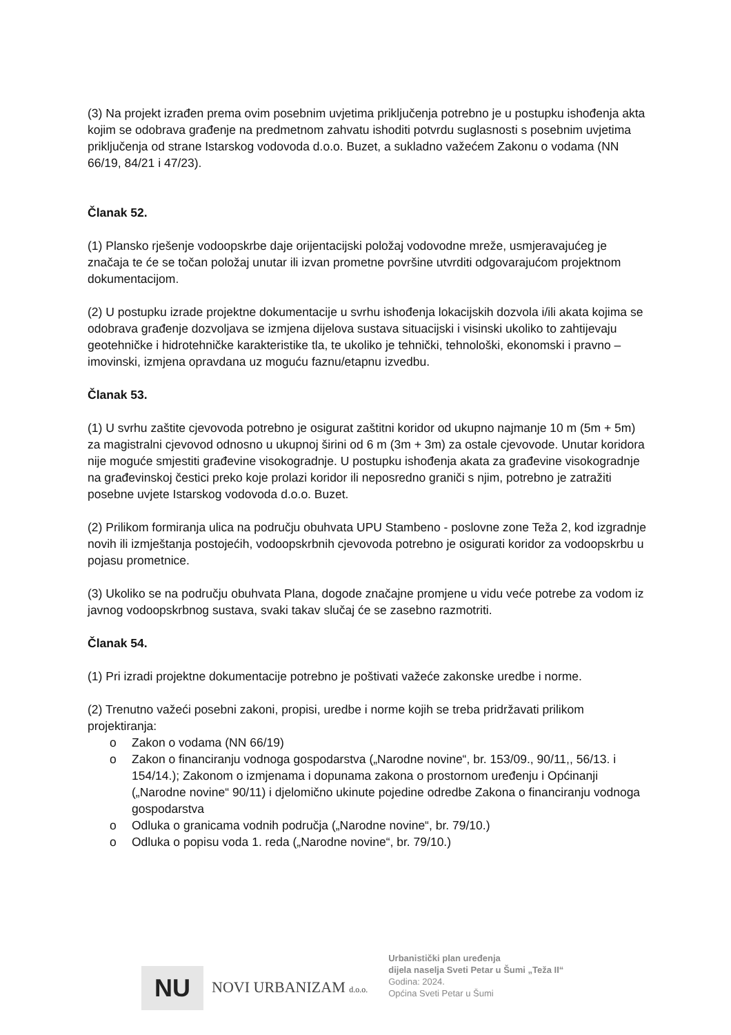(3) Na projekt izrađen prema ovim posebnim uvjetima priključenja potrebno je u postupku ishođenja akta kojim se odobrava građenje na predmetnom zahvatu ishoditi potvrdu suglasnosti s posebnim uvjetima priključenja od strane Istarskog vodovoda d.o.o. Buzet, a sukladno važećem Zakonu o vodama (NN 66/19, 84/21 i 47/23).
Članak 52.
(1) Plansko rješenje vodoopskrbe daje orijentacijski položaj vodovodne mreže, usmjeravajućeg je značaja te će se točan položaj unutar ili izvan prometne površine utvrditi odgovarajućom projektnom dokumentacijom.
(2) U postupku izrade projektne dokumentacije u svrhu ishođenja lokacijskih dozvola i/ili akata kojima se odobrava građenje dozvoljava se izmjena dijelova sustava situacijski i visinski ukoliko to zahtijevaju geotehničke i hidrotehničke karakteristike tla, te ukoliko je tehnički, tehnološki, ekonomski i pravno – imovinski, izmjena opravdana uz moguću faznu/etapnu izvedbu.
Članak 53.
(1) U svrhu zaštite cjevovoda potrebno je osigurat zaštitni koridor od ukupno najmanje 10 m (5m + 5m) za magistralni cjevovod odnosno u ukupnoj širini od 6 m (3m + 3m) za ostale cjevovode. Unutar koridora nije moguće smjestiti građevine visokogradnje. U postupku ishođenja akata za građevine visokogradnje na građevinskoj čestici preko koje prolazi koridor ili neposredno graniči s njim, potrebno je zatražiti posebne uvjete Istarskog vodovoda d.o.o. Buzet.
(2) Prilikom formiranja ulica na području obuhvata UPU Stambeno - poslovne zone Teža 2, kod izgradnje novih ili izmještanja postojećih, vodoopskrbnih cjevovoda potrebno je osigurati koridor za vodoopskrbu u pojasu prometnice.
(3) Ukoliko se na području obuhvata Plana, dogode značajne promjene u vidu veće potrebe za vodom iz javnog vodoopskrbnog sustava, svaki takav slučaj će se zasebno razmotriti.
Članak 54.
(1) Pri izradi projektne dokumentacije potrebno je poštivati važeće zakonske uredbe i norme.
(2) Trenutno važeći posebni zakoni, propisi, uredbe i norme kojih se treba pridržavati prilikom projektiranja:
o Zakon o vodama (NN 66/19)
o Zakon o financiranju vodnoga gospodarstva („Narodne novine“, br. 153/09., 90/11,, 56/13. i 154/14.); Zakonom o izmjenama i dopunama zakona o prostornom uređenju i Općinanji („Narodne novine“ 90/11) i djelomično ukinute pojedine odredbe Zakona o financiranju vodnoga gospodarstva
o Odluka o granicama vodnih područja („Narodne novine“, br. 79/10.)
o Odluka o popisu voda 1. reda („Narodne novine“, br. 79/10.)
NU
NOVI URBANIZAM d.o.o.
Urbanistički plan uređenja
dijela naselja Sveti Petar u Šumi „Teža II“
Godina: 2024.
Općina Sveti Petar u Šumi